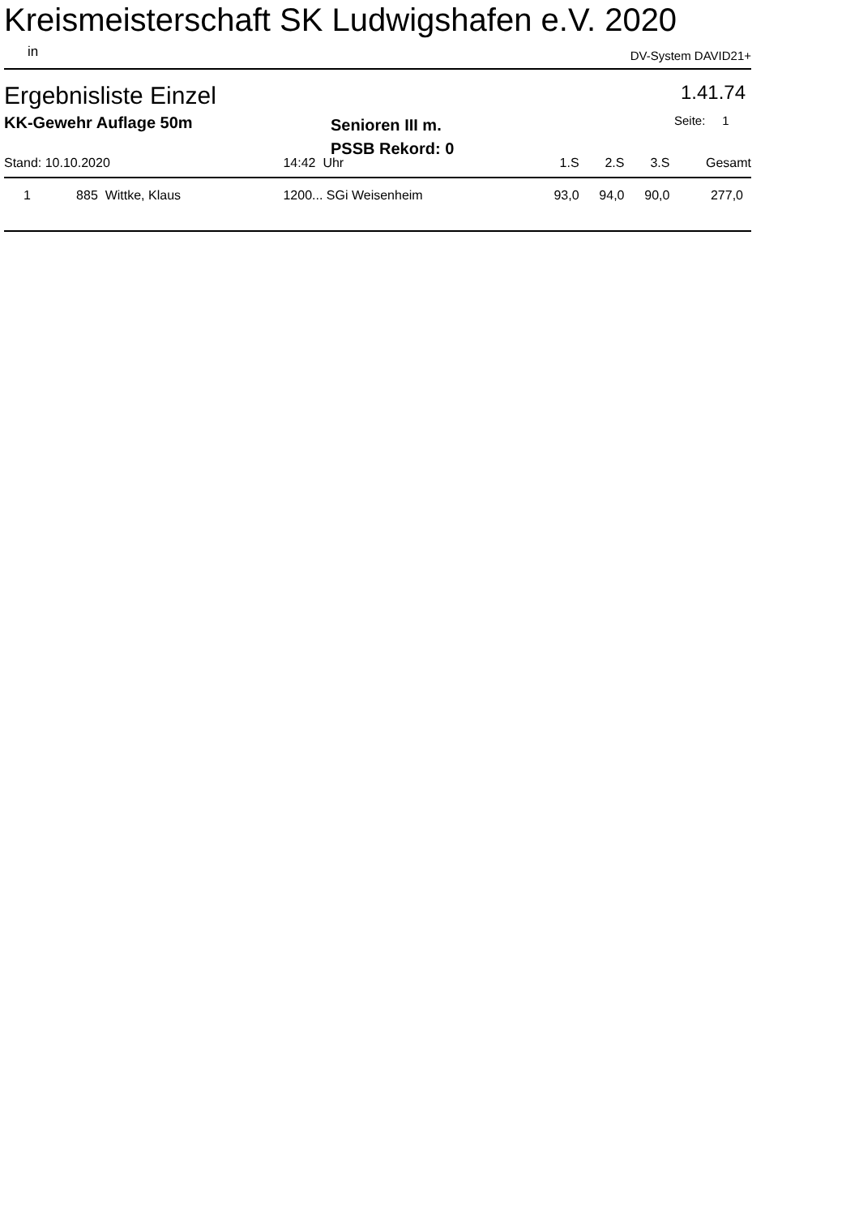Kreismeisterschaft SK Ludwigshafen e.V. 2020
in DV-System DAVID21+
Ergebnisliste Einzel 1.41.74
KK-Gewehr Auflage 50m
Senioren III m.
PSSB Rekord: 0
Seite: 1
| Stand: 10.10.2020 | | 14:42 Uhr | | | 1.S | 2.S | 3.S | Gesamt |
| --- | --- | --- | --- | --- | --- | --- | --- | --- |
| 1 | 885 Wittke, Klaus | | 1200... SGi Weisenheim | | 93,0 | 94,0 | 90,0 | 277,0 |